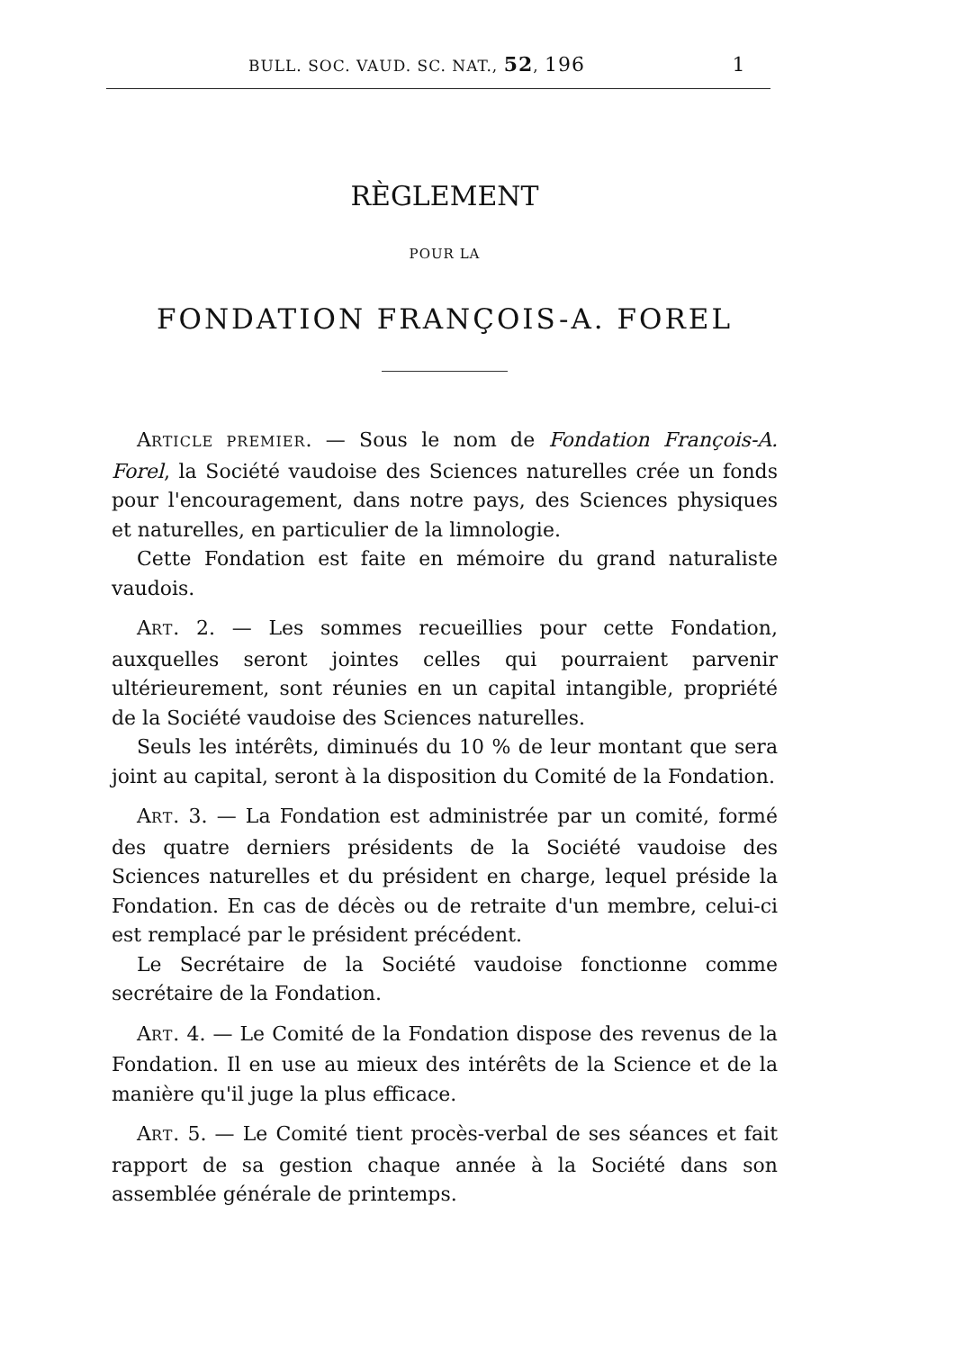BULL. SOC. VAUD. SC. NAT., 52, 196 1
RÈGLEMENT
POUR LA
FONDATION FRANÇOIS-A. FOREL
ARTICLE PREMIER. — Sous le nom de Fondation François-A. Forel, la Société vaudoise des Sciences naturelles crée un fonds pour l'encouragement, dans notre pays, des Sciences physiques et naturelles, en particulier de la limnologie.
Cette Fondation est faite en mémoire du grand naturaliste vaudois.
ART. 2. — Les sommes recueillies pour cette Fondation, auxquelles seront jointes celles qui pourraient parvenir ultérieurement, sont réunies en un capital intangible, propriété de la Société vaudoise des Sciences naturelles.
Seuls les intérêts, diminués du 10 % de leur montant que sera joint au capital, seront à la disposition du Comité de la Fondation.
ART. 3. — La Fondation est administrée par un comité, formé des quatre derniers présidents de la Société vaudoise des Sciences naturelles et du président en charge, lequel préside la Fondation. En cas de décès ou de retraite d'un membre, celui-ci est remplacé par le président précédent.
Le Secrétaire de la Société vaudoise fonctionne comme secrétaire de la Fondation.
ART. 4. — Le Comité de la Fondation dispose des revenus de la Fondation. Il en use au mieux des intérêts de la Science et de la manière qu'il juge la plus efficace.
ART. 5. — Le Comité tient procès-verbal de ses séances et fait rapport de sa gestion chaque année à la Société dans son assemblée générale de printemps.